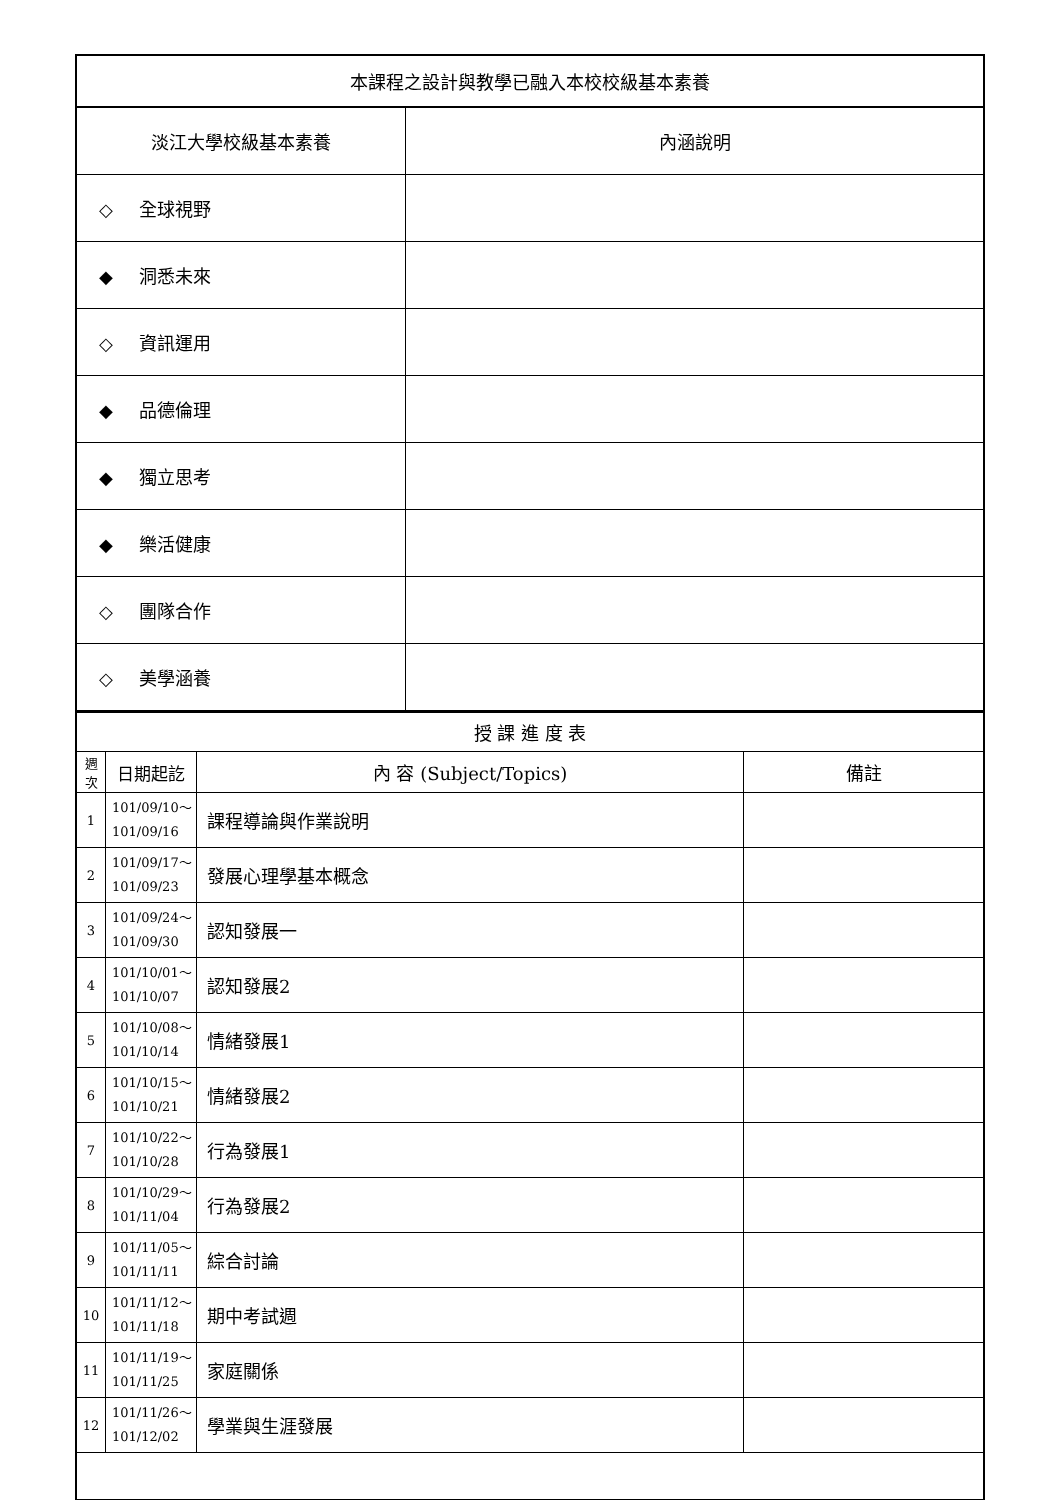| 本課程之設計與教學已融入本校校級基本素養 | |
| 淡江大學校級基本素養 | 內涵說明 |
| ◇ 全球視野 | |
| ◆ 洞悉未來 | |
| ◇ 資訊運用 | |
| ◆ 品德倫理 | |
| ◆ 獨立思考 | |
| ◆ 樂活健康 | |
| ◇ 團隊合作 | |
| ◇ 美學涵養 | |
| 授 課 進 度 表 | | | |
| 週 次 | 日期起訖 | 內 容 (Subject/Topics) | 備註 |
| 1 | 101/09/10～ 101/09/16 | 課程導論與作業說明 | |
| 2 | 101/09/17～ 101/09/23 | 發展心理學基本概念 | |
| 3 | 101/09/24～ 101/09/30 | 認知發展一 | |
| 4 | 101/10/01～ 101/10/07 | 認知發展2 | |
| 5 | 101/10/08～ 101/10/14 | 情緒發展1 | |
| 6 | 101/10/15～ 101/10/21 | 情緒發展2 | |
| 7 | 101/10/22～ 101/10/28 | 行為發展1 | |
| 8 | 101/10/29～ 101/11/04 | 行為發展2 | |
| 9 | 101/11/05～ 101/11/11 | 綜合討論 | |
| 10 | 101/11/12～ 101/11/18 | 期中考試週 | |
| 11 | 101/11/19～ 101/11/25 | 家庭關係 | |
| 12 | 101/11/26～ 101/12/02 | 學業與生涯發展 | |